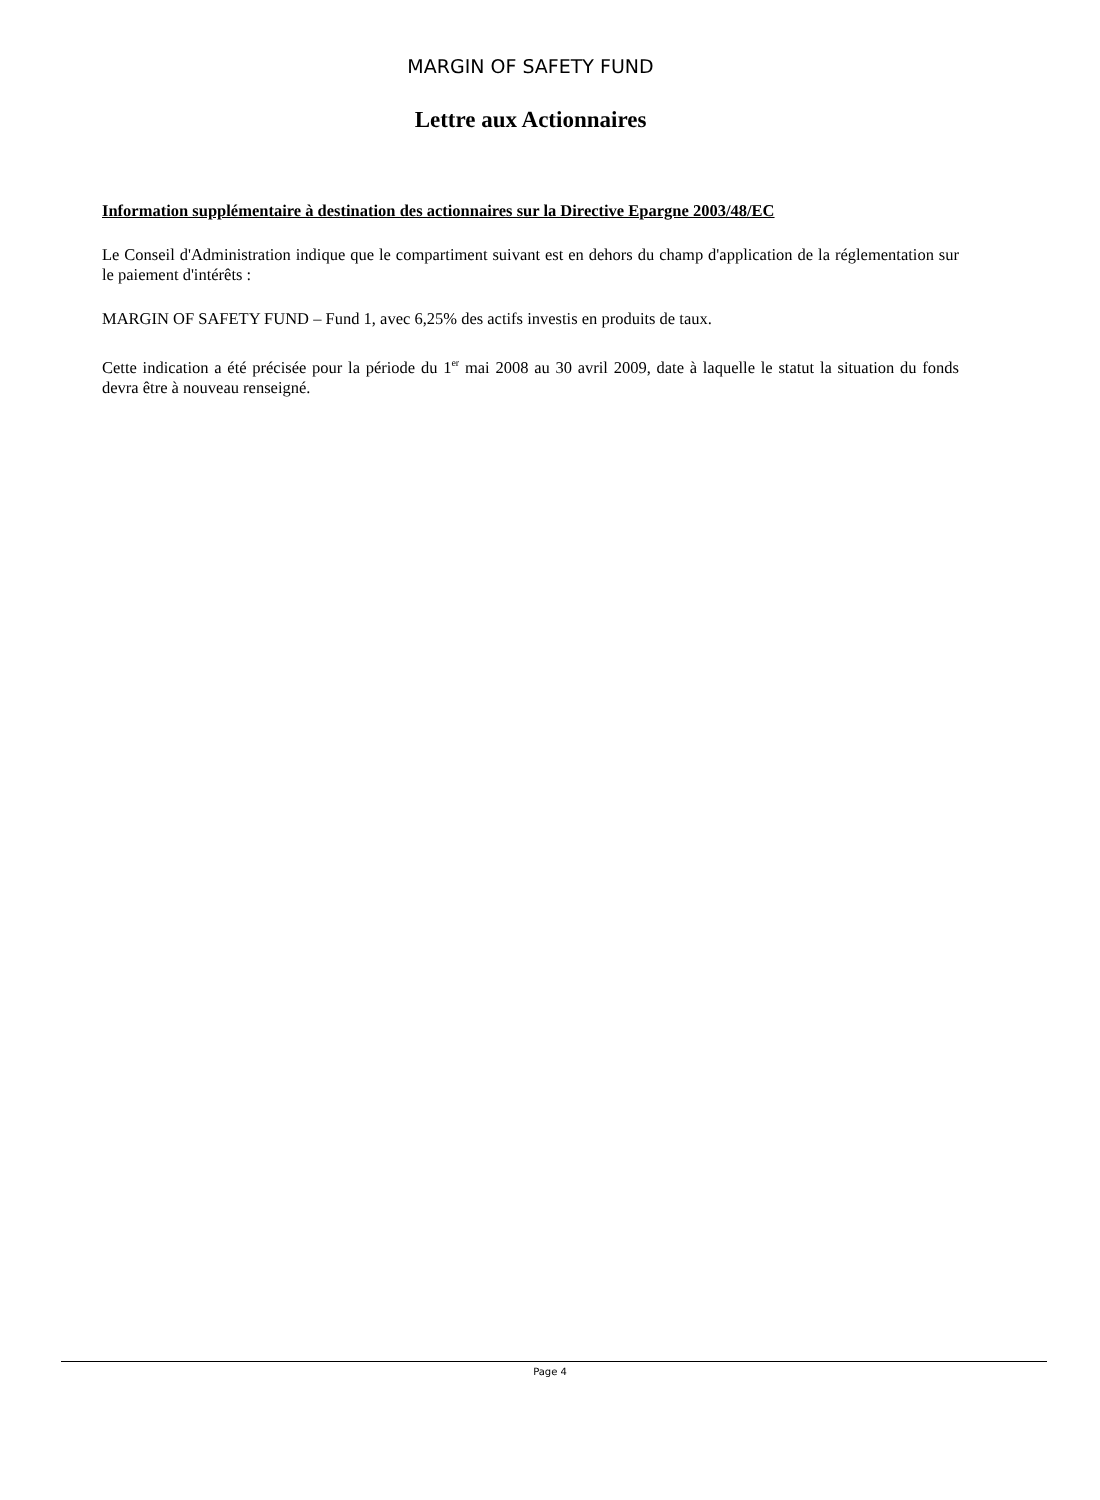MARGIN OF SAFETY FUND
Lettre aux Actionnaires
Information supplémentaire à destination des actionnaires sur la Directive Epargne 2003/48/EC
Le Conseil d'Administration indique que le compartiment suivant est en dehors du champ d'application de la réglementation sur le paiement d'intérêts :
MARGIN OF SAFETY FUND – Fund 1, avec 6,25% des actifs investis en produits de taux.
Cette indication a été précisée pour la période du 1<sup>er</sup> mai 2008 au 30 avril 2009, date à laquelle le statut la situation du fonds devra être à nouveau renseigné.
Page 4